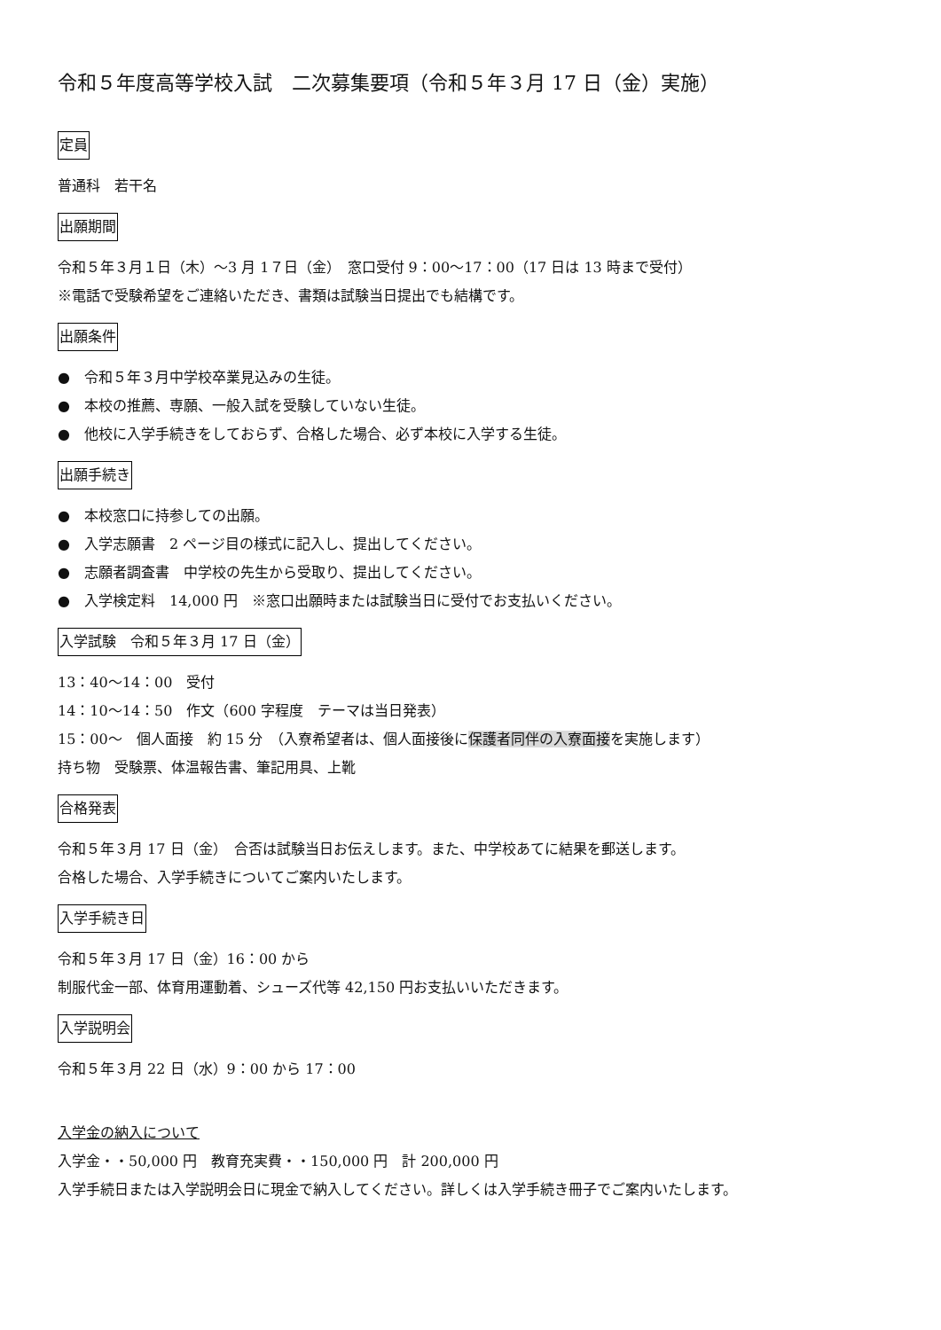令和５年度高等学校入試　二次募集要項（令和５年３月 17 日（金）実施）
定員
普通科　若干名
出願期間
令和５年３月１日（木）～3 月 1７日（金）　窓口受付 9：00～17：00（17 日は 13 時まで受付）
※電話で受験希望をご連絡いただき、書類は試験当日提出でも結構です。
出願条件
●　令和５年３月中学校卒業見込みの生徒。
●　本校の推薦、専願、一般入試を受験していない生徒。
●　他校に入学手続きをしておらず、合格した場合、必ず本校に入学する生徒。
出願手続き
●　本校窓口に持参しての出願。
●　入学志願書　2 ページ目の様式に記入し、提出してください。
●　志願者調査書　中学校の先生から受取り、提出してください。
●　入学検定料　14,000 円　※窓口出願時または試験当日に受付でお支払いください。
入学試験　令和５年３月 17 日（金）
13：40～14：00　受付
14：10～14：50　作文（600 字程度　テーマは当日発表）
15：00～　個人面接　約 15 分　（入寮希望者は、個人面接後に保護者同伴の入寮面接を実施します）
持ち物　受験票、体温報告書、筆記用具、上靴
合格発表
令和５年３月 17 日（金）　合否は試験当日お伝えします。また、中学校あてに結果を郵送します。
合格した場合、入学手続きについてご案内いたします。
入学手続き日
令和５年３月 17 日（金）16：00 から
制服代金一部、体育用運動着、シューズ代等 42,150 円お支払いいただきます。
入学説明会
令和５年３月 22 日（水）9：00 から 17：00
入学金の納入について
入学金・・50,000 円　教育充実費・・150,000 円　計 200,000 円
入学手続日または入学説明会日に現金で納入してください。詳しくは入学手続き冊子でご案内いたします。